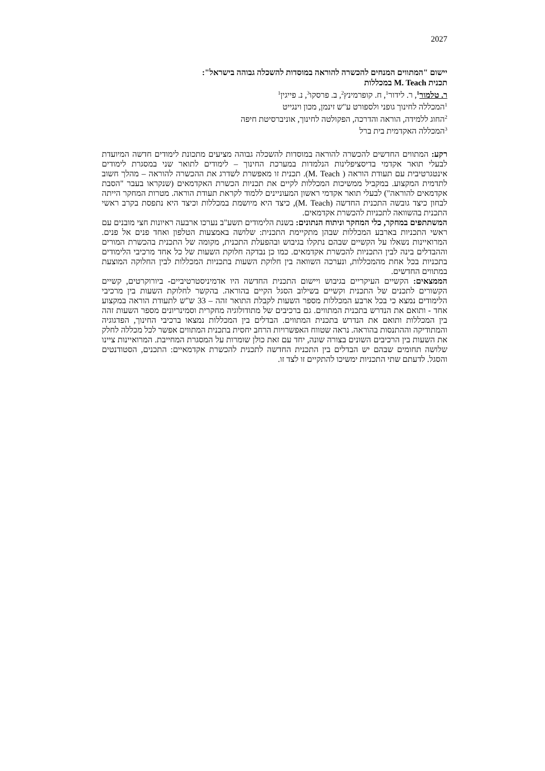2027
יישום "המתווים המנחים להכשרה להוראה במוסדות להשכלה גבוהה בישראל":
תכנית M. Teach במכללות
ר. טלמור<sup>1</sup>, ר. לידור<sup>1</sup>, ח. קופרמינץ<sup>2</sup>, ב. פרסקו<sup>3</sup>, נ. פייגין<sup>1</sup>
<sup>1</sup> המכללה לחינוך גופני ולספורט ע"ש זינמן, מכון וינגייט
<sup>2</sup> החוג ללמידה, הוראה והדרכה, הפקולטה לחינוך, אוניברסיטת חיפה
<sup>3</sup> המכללה האקדמית בית ברל
רקע: המתווים החדשים להכשרה להוראה במוסדות להשכלה גבוהה מציעים מתכונת לימודים חדשה המיועדת לבעלי תואר אקדמי בדיסציפלינות הנלמדות במערכת החינוך – לימודים לתואר שני במסגרת לימודים אינטגרטיבית עם תעודת הוראה ( M. Teach). תכנית זו מאפשרת לשדרג את ההכשרה להוראה – מהלך חשוב לתדמית המקצוע. במקביל ממשיכות המכללות לקיים את תכניות הכשרת האקדמאים (שנקראו בעבר "הסבת אקדמאים להוראה") לבעלי תואר אקדמי ראשון המעוניינים ללמוד לקראת תעודת הוראה. מטרות המחקר הייתה לבחון כיצד גובשה התכנית החדשה (M. Teach), כיצד היא מיושמת במכללות וכיצד היא נתפסת בקרב ראשי התכנית בהשוואה לתכניות להכשרת אקדמאים.
המשתתפים במחקר, כלי המחקר וניתוח הנתונים: בשנת הלימודים תשע"ב נערכו ארבעה ראיונות חצי מובנים עם ראשי התכניות בארבע המכללות שבהן מתקיימת התכנית: שלושה באמצעות הטלפון ואחד פנים אל פנים. המרואיינות נשאלו על הקשיים שבהם נתקלו בגיבוש ובהפעלת התכנית, מקומה של התכנית בהכשרת המורים וההבדלים בינה לבין התכניות להכשרת אקדמאים. כמו כן נבדקה חלוקת השעות של כל אחד מרכיבי הלימודים בתכניות בכל אחת מהמכללות, ונערכה השוואה בין חלוקת השעות בתכניות המכללות לבין החלוקה המוצעת במתווים החדשים.
הממצאים: הקשיים העיקריים בגיבוש ויישום התכנית החדשה היו אדמיניסטרטיביים- ביורוקרטים, קשיים הקשורים לתכנים של התכנית וקשיים בשילוב הסגל הקיים בהוראה. בהקשר לחלוקת השעות בין מרכיבי הלימודים נמצא כי בכל ארבע המכללות מספר השעות לקבלת התואר זהה – 33 ש"ש לתעודת הוראה במקצוע אחד - ותואם את הנדרש בתכנית המתווים. גם ברכיבים של מתודולוגיה מחקרית וסמינריונים מספר השעות זהה בין המכללות ותואם את הנדרש בתכנית המתווים. הבדלים בין המכללות נמצאו ברכיבי החינוך, הפדגוגיה והמתודיקה וההתנסות בהוראה. נראה שטווח האפשרויות הרחב יחסית בתכנית המתווים אפשר לכל מכללה לחלק את השעות בין הרכיבים השונים בצורה שונה, יחד עם זאת כולן שומרות על המסגרת המחייבת. המרואיינות ציינו שלושה תחומים שבהם יש הבדלים בין התכנית החדשה לתכנית להכשרת אקדמאיים: התכנים, הסטודנטים והסגל. לדעתם שתי התכניות ימשיכו להתקיים זו לצד זו.